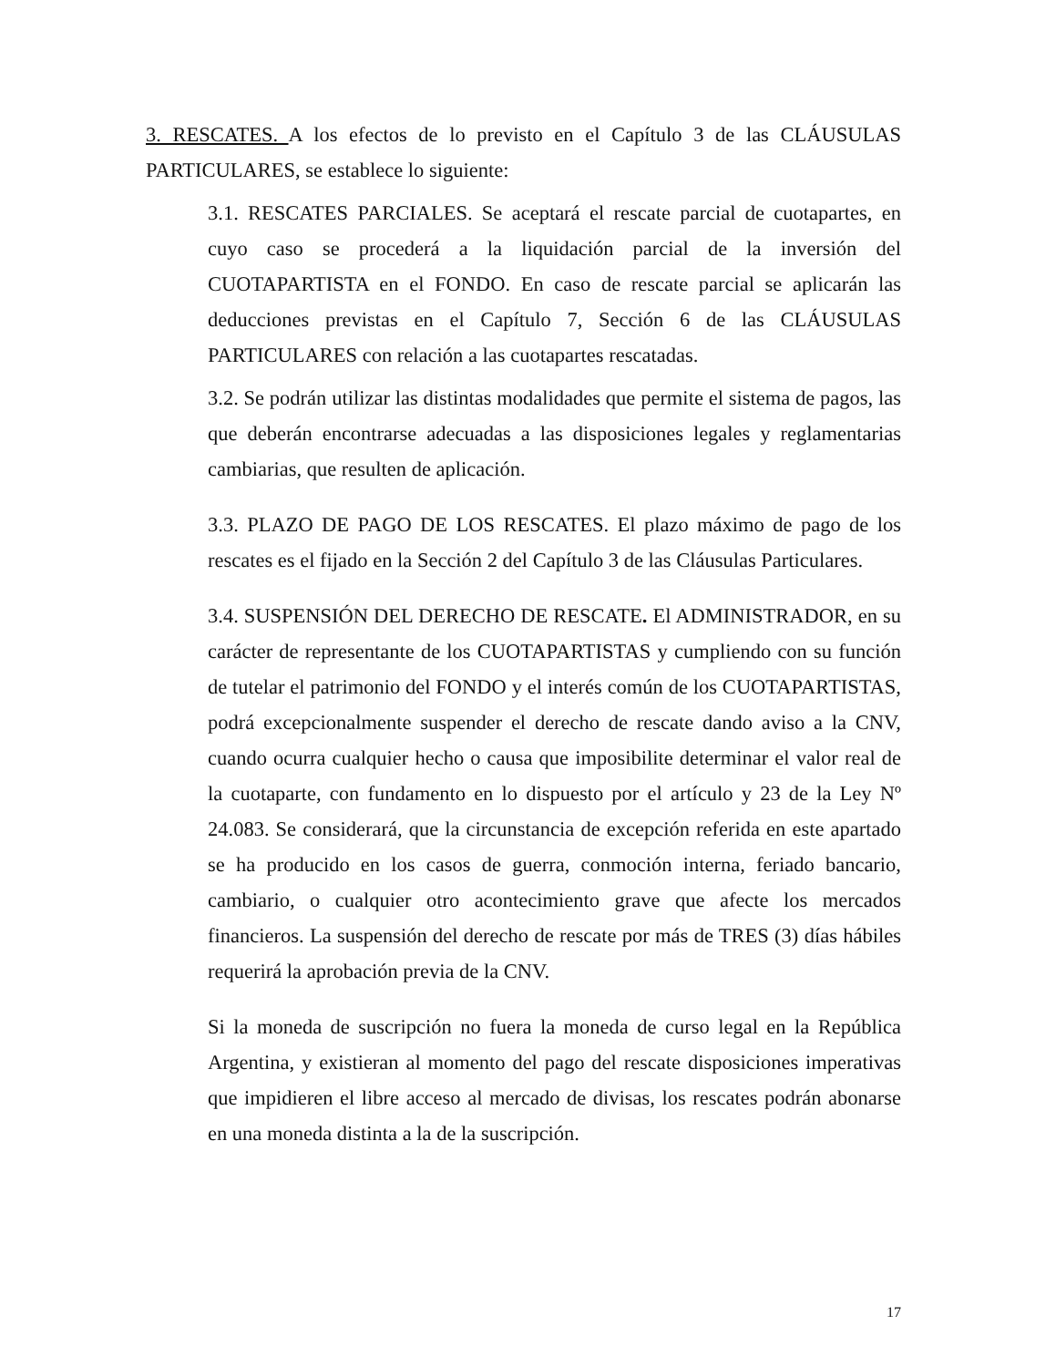3. RESCATES. A los efectos de lo previsto en el Capítulo 3 de las CLÁUSULAS PARTICULARES, se establece lo siguiente:
3.1. RESCATES PARCIALES. Se aceptará el rescate parcial de cuotapartes, en cuyo caso se procederá a la liquidación parcial de la inversión del CUOTAPARTISTA en el FONDO. En caso de rescate parcial se aplicarán las deducciones previstas en el Capítulo 7, Sección 6 de las CLÁUSULAS PARTICULARES con relación a las cuotapartes rescatadas.
3.2. Se podrán utilizar las distintas modalidades que permite el sistema de pagos, las que deberán encontrarse adecuadas a las disposiciones legales y reglamentarias cambiarias, que resulten de aplicación.
3.3. PLAZO DE PAGO DE LOS RESCATES. El plazo máximo de pago de los rescates es el fijado en la Sección 2 del Capítulo 3 de las Cláusulas Particulares.
3.4. SUSPENSIÓN DEL DERECHO DE RESCATE. El ADMINISTRADOR, en su carácter de representante de los CUOTAPARTISTAS y cumpliendo con su función de tutelar el patrimonio del FONDO y el interés común de los CUOTAPARTISTAS, podrá excepcionalmente suspender el derecho de rescate dando aviso a la CNV, cuando ocurra cualquier hecho o causa que imposibilite determinar el valor real de la cuotaparte, con fundamento en lo dispuesto por el artículo y 23 de la Ley Nº 24.083. Se considerará, que la circunstancia de excepción referida en este apartado se ha producido en los casos de guerra, conmoción interna, feriado bancario, cambiario, o cualquier otro acontecimiento grave que afecte los mercados financieros. La suspensión del derecho de rescate por más de TRES (3) días hábiles requerirá la aprobación previa de la CNV.
Si la moneda de suscripción no fuera la moneda de curso legal en la República Argentina, y existieran al momento del pago del rescate disposiciones imperativas que impidieren el libre acceso al mercado de divisas, los rescates podrán abonarse en una moneda distinta a la de la suscripción.
17